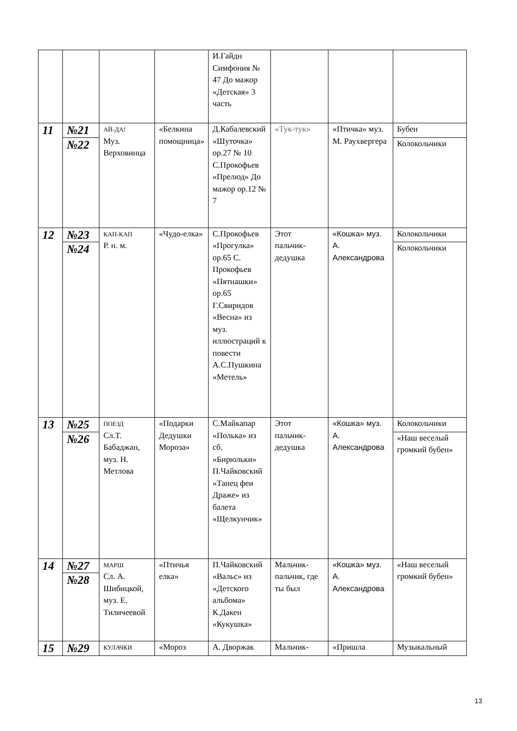| | | | | И.Гайдн Симфония № 47 До мажор «Детская» 3 часть | | | |
| 11 | №21 | АЙ-ДА! Муз. Верховинца | «Белкина помощница» | Д.Кабалевский «Шуточка» ор.27 № 10 С.Прокофьев «Прелюд» До мажор ор.12 № 7 | «Тук-тук» | «Птичка» муз. М. Раухвергера | Бубен |
| | №22 | | | | | | Колокольчики |
| 12 | №23 | КАП-КАП Р. н. м. | «Чудо-елка» | С.Прокофьев «Прогулка» ор.65 С. Прокофьев «Пятнашки» ор.65 Г.Свиридов «Весна» из муз. иллюстраций к повести А.С.Пушкина «Метель» | Этот пальчик-дедушка | «Кошка» муз. А. Александрова | Колокольчики |
| | №24 | | | | | | Колокольчики |
| 13 | №25 | ПОЕЗД Сл.Т. Бабаджан, муз. Н. Метлова | «Подарки Дедушки Мороза» | С.Майкапар «Полька» из сб. «Бирюльки» П.Чайковский «Танец феи Драже» из балета «Щелкунчик» | Этот пальчик-дедушка | «Кошка» муз. А. Александрова | Колокольчики |
| | №26 | | | | | | «Наш веселый громкий бубен» |
| 14 | №27 | МАРШ Сл. А. Шибицкой, муз. Е. Тиличеевой | «Птичья елка» | П.Чайковский «Вальс» из «Детского альбома» К.Дакен «Кукушка» | Мальчик-пальчик, где ты был | «Кошка» муз. А. Александрова | «Наш веселый громкий бубен» |
| | №28 | | | | | | |
| 15 | №29 | КУЛАЧКИ | «Мороз | А. Дворжак | Мальчик- | «Пришла | Музыкальный |
13